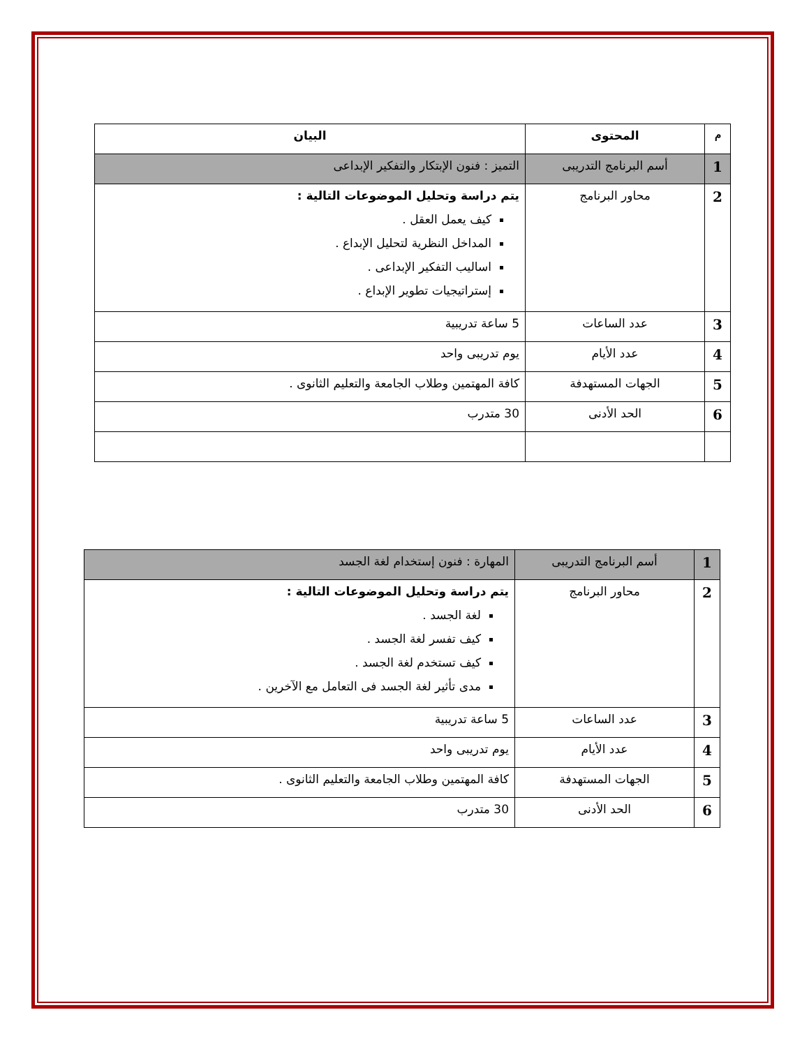| م | المحتوى | البيان |
| --- | --- | --- |
| 1 | أسم البرنامج التدريبى | التميز : فنون الإبتكار والتفكير الإبداعى |
| 2 | محاور البرنامج | يتم دراسة وتحليل الموضوعات التالية : كيف يعمل العقل . المداخل النظرية لتحليل الإبداع . اساليب التفكير الإبداعى . إستراتيجيات تطوير الإبداع . |
| 3 | عدد الساعات | 5 ساعة تدريبية |
| 4 | عدد الأيام | يوم تدريبى واحد |
| 5 | الجهات المستهدفة | كافة المهتمين وطلاب الجامعة والتعليم الثانوى . |
| 6 | الحد الأدنى | 30 متدرب |
| 1 | أسم البرنامج التدريبى | المهارة : فنون إستخدام لغة الجسد |
| 2 | محاور البرنامج | يتم دراسة وتحليل الموضوعات التالية : لغة الجسد . كيف تفسر لغة الجسد . كيف تستخدم لغة الجسد . مدى تأثير لغة الجسد فى التعامل مع الآخرين . |
| 3 | عدد الساعات | 5 ساعة تدريبية |
| 4 | عدد الأيام | يوم تدريبى واحد |
| 5 | الجهات المستهدفة | كافة المهتمين وطلاب الجامعة والتعليم الثانوى . |
| 6 | الحد الأدنى | 30 متدرب |